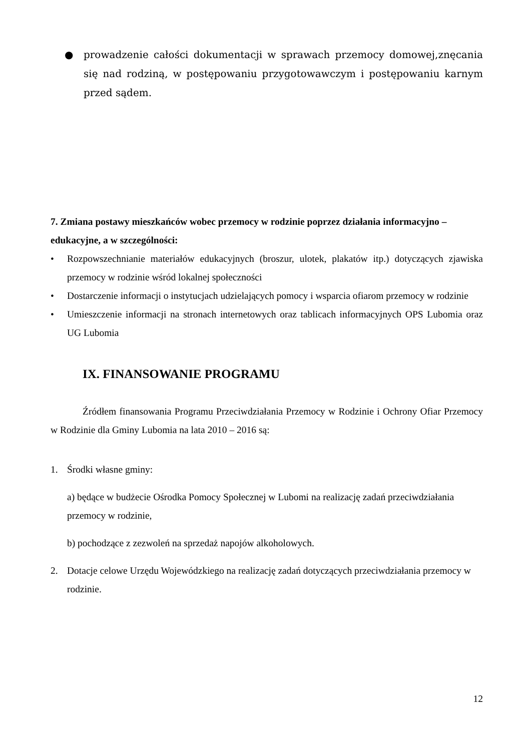● prowadzenie całości dokumentacji w sprawach przemocy domowej,znęcania się nad rodziną, w postępowaniu przygotowawczym i postępowaniu karnym przed sądem.
7. Zmiana postawy mieszkańców wobec przemocy w rodzinie poprzez działania informacyjno – edukacyjne, a w szczególności:
• Rozpowszechnianie materiałów edukacyjnych (broszur, ulotek, plakatów itp.) dotyczących zjawiska przemocy w rodzinie wśród lokalnej społeczności
• Dostarczenie informacji o instytucjach udzielających pomocy i wsparcia ofiarom przemocy w rodzinie
• Umieszczenie informacji na stronach internetowych oraz tablicach informacyjnych OPS Lubomia oraz UG Lubomia
IX. FINANSOWANIE PROGRAMU
Źródłem finansowania Programu Przeciwdziałania Przemocy w Rodzinie i Ochrony Ofiar Przemocy w Rodzinie dla Gminy Lubomia na lata 2010 – 2016 są:
1.
Środki własne gminy:
a) będące w budżecie Ośrodka Pomocy Społecznej w Lubomi na realizację zadań przeciwdziałania przemocy w rodzinie,
b) pochodzące z zezwoleń na sprzedaż napojów alkoholowych.
2.
Dotacje celowe Urzędu Wojewódzkiego na realizację zadań dotyczących przeciwdziałania przemocy w rodzinie.
12